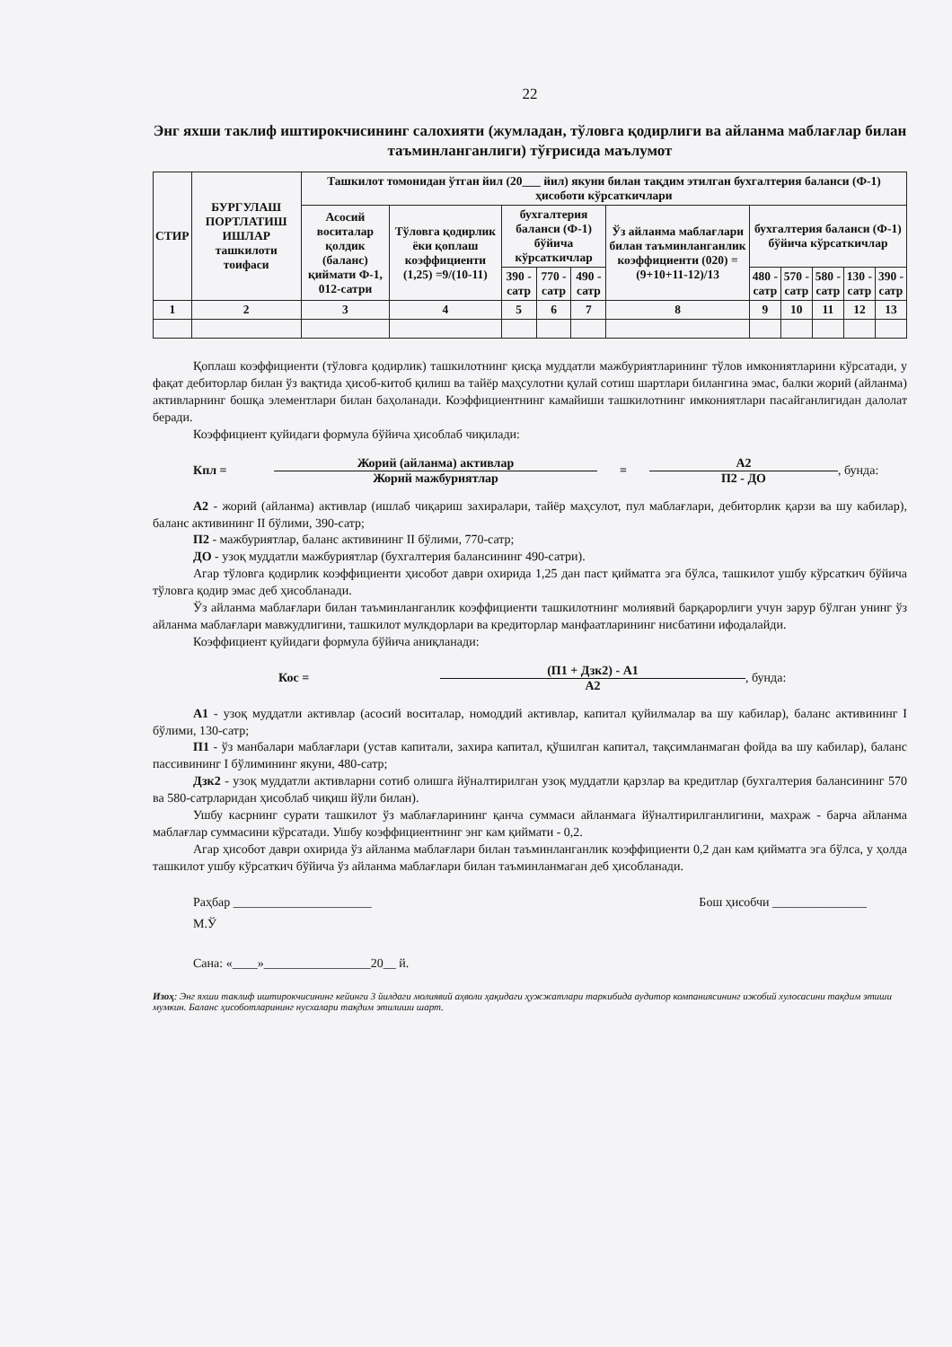22
Энг яхши таклиф иштирокчисининг салохияти (жумладан, тўловга қодирлиги ва айланма маблағлар билан таъминланганлиги) тўғрисида маълумот
| СТИР | БУРГУЛАШ ПОРТЛАТИШ ИШЛАР ташкилоти тоифаси | Ташкилот томонидан ўтган йил (20___ йил) якуни билан тақдим этилган бухгалтерия баланси (Ф-1) ҳисоботи кўрсаткичлари | | | | | | | | | | |
| --- | --- | --- | --- | --- | --- | --- | --- | --- | --- | --- | --- | --- |
| | | Асосий воситалар қолдик (баланс) қиймати Ф-1, 012-сатри | Тўловга қодирлик ёки қоплаш коэффициенти (1,25) =9/(10-11) | бухгалтерия баланси (Ф-1) бўйича кўрсаткичлар | | | Ўз айланма маблағлари билан таъминланганлик коэффициенти (020) =(9+10+11-12)/13 | бухгалтерия баланси (Ф-1) бўйича кўрсаткичлар | | | | |
| | | | | 390 - сатр | 770 - сатр | 490 - сатр | | 480 - сатр | 570 - сатр | 580 - сатр | 130 - сатр | 390 - сатр |
| 1 | 2 | 3 | 4 | 5 | 6 | 7 | 8 | 9 | 10 | 11 | 12 | 13 |
Қоплаш коэффициенти (тўловга қодирлик) ташкилотнинг қисқа муддатли мажбуриятларининг тўлов имкониятларини кўрсатади, у фақат дебиторлар билан ўз вақтида ҳисоб-китоб қилиш ва тайёр маҳсулотни қулай сотиш шартлари билангина эмас, балки жорий (айланма) активларнинг бошқа элементлари билан баҳоланади. Коэффициентнинг камайиши ташкилотнинг имкониятлари пасайганлигидан далолат беради.
Коэффициент қуйидаги формула бўйича ҳисоблаб чиқилади:
Кпл = Жорий (айланма) активлар Жорий мажбуриятлар = А2 П2 - ДО, бунда:
А2 - жорий (айланма) активлар (ишлаб чиқариш захиралари, тайёр маҳсулот, пул маблағлари, дебиторлик қарзи ва шу кабилар), баланс активининг II бўлими, 390-сатр;
П2 - мажбуриятлар, баланс активининг II бўлими, 770-сатр;
ДО - узоқ муддатли мажбуриятлар (бухгалтерия балансининг 490-сатри).
Агар тўловга қодирлик коэффициенти ҳисобот даври охирида 1,25 дан паст қийматга эга бўлса, ташкилот ушбу кўрсаткич бўйича тўловга қодир эмас деб ҳисобланади.
Ўз айланма маблағлари билан таъминланганлик коэффициенти ташкилотнинг молиявий барқарорлиги учун зарур бўлган унинг ўз айланма маблағлари мавжудлигини, ташкилот мулкдорлари ва кредиторлар манфаатларининг нисбатини ифодалайди.
Коэффициент қуйидаги формула бўйича аниқланади:
Кос = (П1 + Дзк2) - А1 А2, бунда:
А1 - узоқ муддатли активлар (асосий воситалар, номоддий активлар, капитал қуйилмалар ва шу кабилар), баланс активининг I бўлими, 130-сатр;
П1 - ўз манбалари маблағлари (устав капитали, захира капитал, қўшилган капитал, тақсимланмаган фойда ва шу кабилар), баланс пассивининг I бўлимининг якуни, 480-сатр;
Дзк2 - узоқ муддатли активларни сотиб олишга йўналтирилган узоқ муддатли қарзлар ва кредитлар (бухгалтерия балансининг 570 ва 580-сатрларидан ҳисоблаб чиқиш йўли билан).
Ушбу касрнинг сурати ташкилот ўз маблағларининг қанча суммаси айланмага йўналтирилганлигини, махраж - барча айланма маблағлар суммасини кўрсатади. Ушбу коэффициентнинг энг кам қиймати - 0,2.
Агар ҳисобот даври охирида ўз айланма маблағлари билан таъминланганлик коэффициенти 0,2 дан кам қийматга эга бўлса, у ҳолда ташкилот ушбу кўрсаткич бўйича ўз айланма маблағлари билан таъминланмаган деб ҳисобланади.
Раҳбар ______________________ Бош ҳисобчи _______________
М.Ў
Сана: «____»_________________20__ й.
Изоҳ: Энг яхши таклиф иштирокчисининг кейинги 3 йилдаги молиявий аҳволи ҳақидаги ҳужжатлари таркибида аудитор компаниясининг ижобий хулосасини тақдим этиши мумкин. Баланс ҳисоботларининг нусхалари тақдим этилиши шарт.